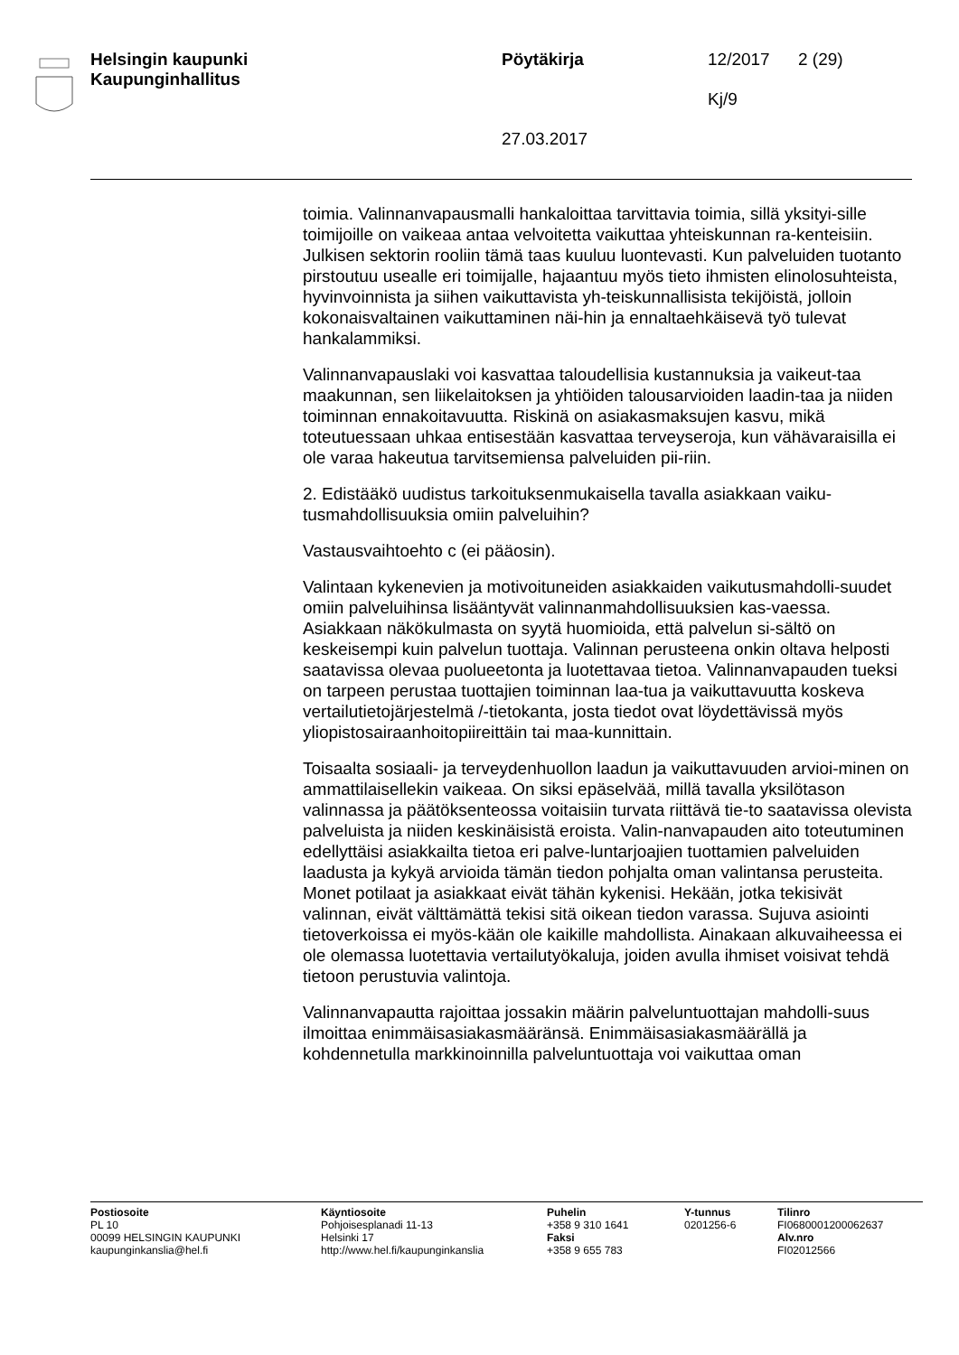Helsingin kaupunki
Kaupunginhallitus
Pöytäkirja
27.03.2017
12/2017
Kj/9
2 (29)
toimia. Valinnanvapausmalli hankaloittaa tarvittavia toimia, sillä yksityi-sille toimijoille on vaikeaa antaa velvoitetta vaikuttaa yhteiskunnan ra-kenteisiin. Julkisen sektorin rooliin tämä taas kuuluu luontevasti. Kun palveluiden tuotanto pirstoutuu usealle eri toimijalle, hajaantuu myös tieto ihmisten elinolosuhteista, hyvinvoinnista ja siihen vaikuttavista yh-teiskunnallisista tekijöistä, jolloin kokonaisvaltainen vaikuttaminen näi-hin ja ennaltaehkäisevä työ tulevat hankalammiksi.
Valinnanvapauslaki voi kasvattaa taloudellisia kustannuksia ja vaikeut-taa maakunnan, sen liikelaitoksen ja yhtiöiden talousarvioiden laadin-taa ja niiden toiminnan ennakoitavuutta. Riskinä on asiakasmaksujen kasvu, mikä toteutuessaan uhkaa entisestään kasvattaa terveyseroja, kun vähävaraisilla ei ole varaa hakeutua tarvitsemiensa palveluiden pii-riin.
2. Edistääkö uudistus tarkoituksenmukaisella tavalla asiakkaan vaiku-tusmahdollisuuksia omiin palveluihin?
Vastausvaihtoehto c (ei pääosin).
Valintaan kykenevien ja motivoituneiden asiakkaiden vaikutusmahdolli-suudet omiin palveluihinsa lisääntyvät valinnanmahdollisuuksien kas-vaessa. Asiakkaan näkökulmasta on syytä huomioida, että palvelun si-sältö on keskeisempi kuin palvelun tuottaja. Valinnan perusteena onkin oltava helposti saatavissa olevaa puolueetonta ja luotettavaa tietoa. Valinnanvapauden tueksi on tarpeen perustaa tuottajien toiminnan laa-tua ja vaikuttavuutta koskeva vertailutietojärjestelmä /-tietokanta, josta tiedot ovat löydettävissä myös yliopistosairaanhoitopiireittäin tai maa-kunnittain.
Toisaalta sosiaali- ja terveydenhuollon laadun ja vaikuttavuuden arvioi-minen on ammattilaisellekin vaikeaa. On siksi epäselvää, millä tavalla yksilötason valinnassa ja päätöksenteossa voitaisiin turvata riittävä tie-to saatavissa olevista palveluista ja niiden keskinäisistä eroista. Valin-nanvapauden aito toteutuminen edellyttäisi asiakkailta tietoa eri palve-luntarjoajien tuottamien palveluiden laadusta ja kykyä arvioida tämän tiedon pohjalta oman valintansa perusteita. Monet potilaat ja asiakkaat eivät tähän kykenisi. Hekään, jotka tekisivät valinnan, eivät välttämättä tekisi sitä oikean tiedon varassa. Sujuva asiointi tietoverkoissa ei myös-kään ole kaikille mahdollista. Ainakaan alkuvaiheessa ei ole olemassa luotettavia vertailutyökaluja, joiden avulla ihmiset voisivat tehdä tietoon perustuvia valintoja.
Valinnanvapautta rajoittaa jossakin määrin palveluntuottajan mahdolli-suus ilmoittaa enimmäisasiakasmääränsä. Enimmäisasiakasmäärällä ja kohdennetulla markkinoinnilla palveluntuottaja voi vaikuttaa oman
Postiosoite
PL 10
00099 HELSINGIN KAUPUNKI
kaupunginkanslia@hel.fi
Käyntiosoite
Pohjoisesplanadi 11-13
Helsinki 17
http://www.hel.fi/kaupunginkanslia
Puhelin
+358 9 310 1641
Faksi
+358 9 655 783
Y-tunnus
0201256-6
Tilinro
FI0680001200062637
Alv.nro
FI02012566